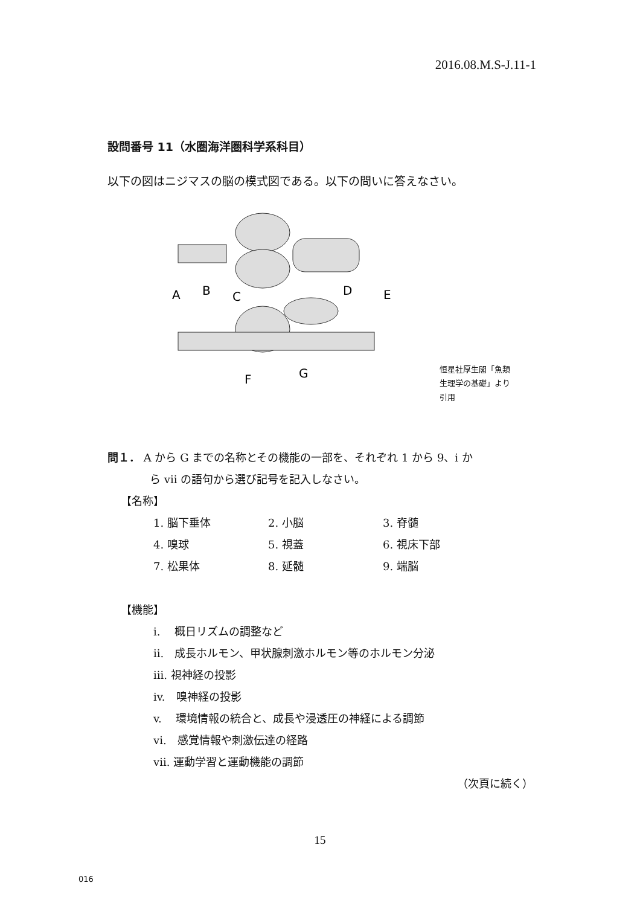2016.08.M.S-J.11-1
設問番号 11（水圏海洋圏科学系科目）
以下の図はニジマスの脳の模式図である。以下の問いに答えなさい。
A
B
C
D
E
F
G
恒星社厚生閣「魚類
生理学の基礎」より
引用
問１． A から G までの名称とその機能の一部を、それぞれ 1 から 9、i か
ら vii の語句から選び記号を記入しなさい。
【名称】
1. 脳下垂体 2. 小脳 3. 脊髄
4. 嗅球 5. 視蓋 6. 視床下部
7. 松果体 8. 延髄 9. 端脳
【機能】
i.　 概日リズムの調整など
ii.　成長ホルモン、甲状腺刺激ホルモン等のホルモン分泌
iii. 視神経の投影
iv.　嗅神経の投影
v.　 環境情報の統合と、成長や浸透圧の神経による調節
vi.　感覚情報や刺激伝達の経路
vii. 運動学習と運動機能の調節
（次頁に続く）
15
016